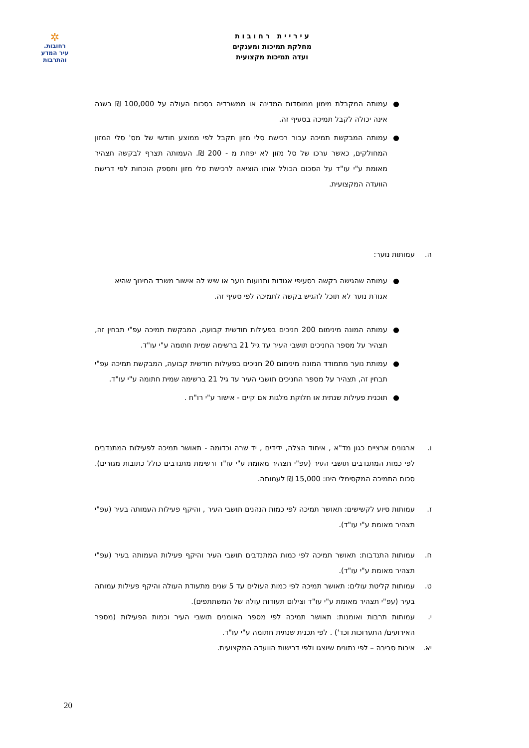ע י ר י י ת ר ח ו ב ו ת
מחלקת תמיכות ומענקים
ועדה תמיכות מקצועית
✲
רחובות.
עיר המדע
והתרבות
● עמותה המקבלת מימון ממוסדות המדינה או ממשרדיה בסכום העולה על 100,000 ₪ בשנה אינה יכולה לקבל תמיכה בסעיף זה.
● עמותה המבקשת תמיכה עבור רכישת סלי מזון תקבל לפי ממוצע חודשי של מס' סלי המזון המחולקים, כאשר ערכו של סל מזון לא יפחת מ - 200 ₪. העמותה תצרף לבקשה תצהיר מאומת ע"י עו"ד על הסכום הכולל אותו הוציאה לרכישת סלי מזון ותספק הוכחות לפי דרישת הוועדה המקצועית.
ה. עמותות נוער:
● עמותה שהגישה בקשה בסעיפי אגודות ותנועות נוער או שיש לה אישור משרד החינוך שהיא אגודת נוער לא תוכל להגיש בקשה לתמיכה לפי סעיף זה.
● עמותה המונה מינימום 200 חניכים בפעילות חודשית קבועה, המבקשת תמיכה עפ"י תבחין זה, תצהיר על מספר החניכים תושבי העיר עד גיל 21 ברשימה שמית חתומה ע"י עו"ד.
● עמותת נוער מתמודד המונה מינימום 20 חניכים בפעילות חודשית קבועה, המבקשת תמיכה עפ"י תבחין זה, תצהיר על מספר החניכים תושבי העיר עד גיל 21 ברשימה שמית חתומה ע"י עו"ד.
● תוכנית פעילות שנתית או חלוקת מלגות אם קיים - אישור ע"י רו"ח .
ו. ארגונים ארציים כגון מד"א , איחוד הצלה, ידידים , יד שרה וכדומה - תאושר תמיכה לפעילות המתנדבים לפי כמות המתנדבים תושבי העיר (עפ"י תצהיר מאומת ע"י עו"ד ורשימת מתנדבים כולל כתובות מגורים). סכום התמיכה המקסימלי הינו: 15,000 ₪ לעמותה.
ז. עמותות סיוע לקשישים: תאושר תמיכה לפי כמות הנהנים תושבי העיר , והיקף פעילות העמותה בעיר (עפ"י תצהיר מאומת ע"י עו"ד).
ח. עמותות התנדבות: תאושר תמיכה לפי כמות המתנדבים תושבי העיר והיקף פעילות העמותה בעיר (עפ"י תצהיר מאומת ע"י עו"ד).
ט. עמותות קליטת עולים: תאושר תמיכה לפי כמות העולים עד 5 שנים מתעודת העולה והיקף פעילות עמותה בעיר (עפ"י תצהיר מאומת ע"י עו"ד וצילום תעודות עולה של המשתתפים).
י. עמותות תרבות ואומנות: תאושר תמיכה לפי מספר האומנים תושבי העיר וכמות הפעילות (מספר האירועים/ התערוכות וכד') . לפי תכנית שנתית חתומה ע"י עו"ד.
יא. איכות סביבה – לפי נתונים שיוצגו ולפי דרישות הוועדה המקצועית.
20